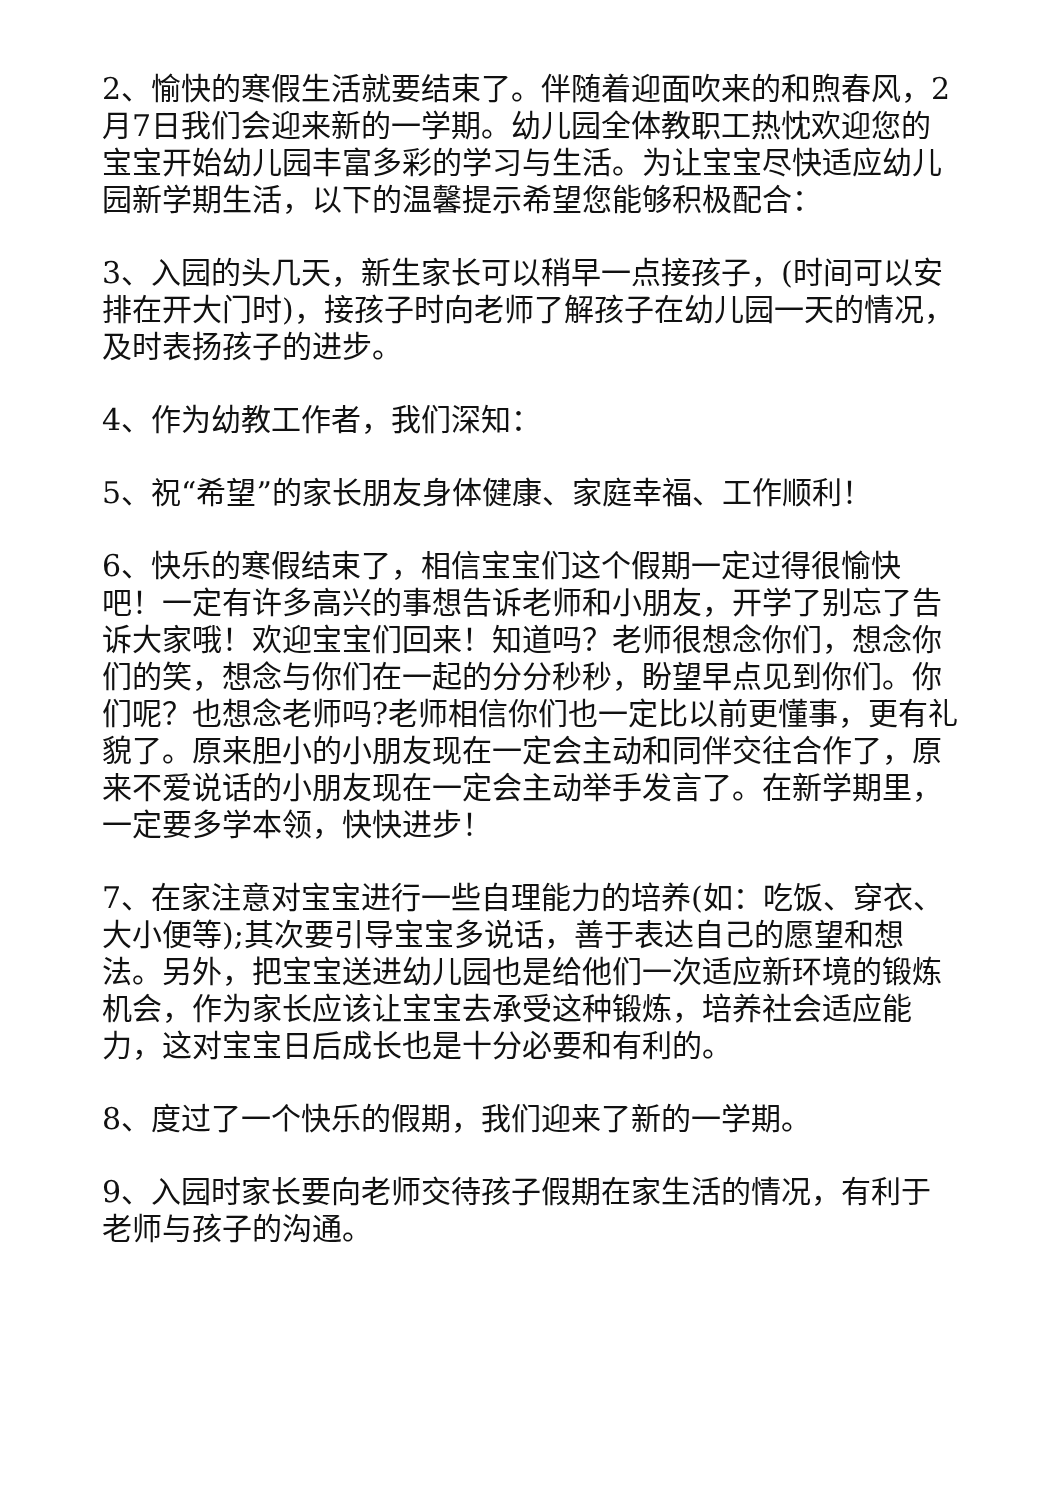2、愉快的寒假生活就要结束了。伴随着迎面吹来的和煦春风，2月7日我们会迎来新的一学期。幼儿园全体教职工热忱欢迎您的宝宝开始幼儿园丰富多彩的学习与生活。为让宝宝尽快适应幼儿园新学期生活，以下的温馨提示希望您能够积极配合：
3、入园的头几天，新生家长可以稍早一点接孩子，(时间可以安排在开大门时)，接孩子时向老师了解孩子在幼儿园一天的情况，及时表扬孩子的进步。
4、作为幼教工作者，我们深知：
5、祝“希望”的家长朋友身体健康、家庭幸福、工作顺利！
6、快乐的寒假结束了，相信宝宝们这个假期一定过得很愉快吧！一定有许多高兴的事想告诉老师和小朋友，开学了别忘了告诉大家哦！欢迎宝宝们回来！知道吗？老师很想念你们，想念你们的笑，想念与你们在一起的分分秒秒，盼望早点见到你们。你们呢？也想念老师吗?老师相信你们也一定比以前更懂事，更有礼貌了。原来胆小的小朋友现在一定会主动和同伴交往合作了，原来不爱说话的小朋友现在一定会主动举手发言了。在新学期里，一定要多学本领，快快进步！
7、在家注意对宝宝进行一些自理能力的培养(如：吃饭、穿衣、大小便等);其次要引导宝宝多说话，善于表达自己的愿望和想法。另外，把宝宝送进幼儿园也是给他们一次适应新环境的锻炼机会，作为家长应该让宝宝去承受这种锻炼，培养社会适应能力，这对宝宝日后成长也是十分必要和有利的。
8、度过了一个快乐的假期，我们迎来了新的一学期。
9、入园时家长要向老师交待孩子假期在家生活的情况，有利于老师与孩子的沟通。